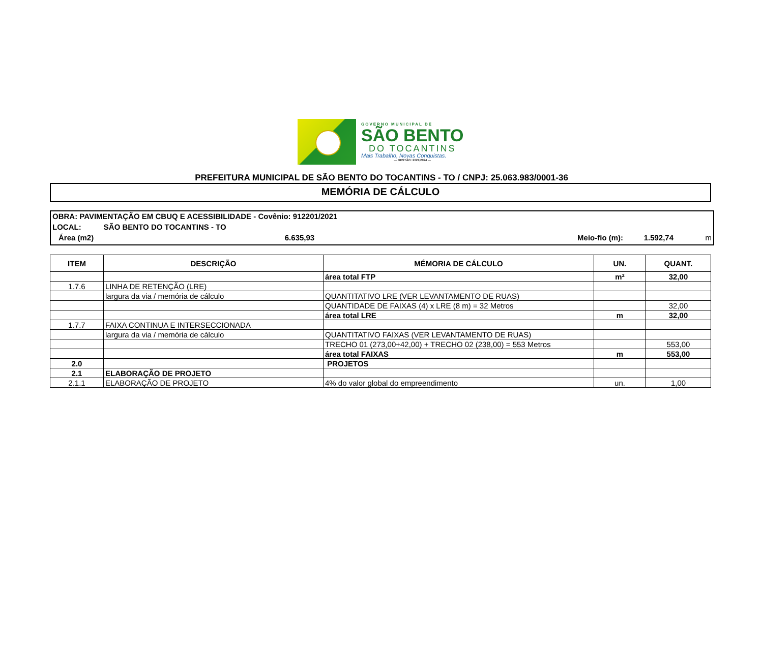GOVERNO MUNICIPAL DE
SÃO BENTO
DO TOCANTINS
Mais Trabalho, Novas Conquistas.
— GESTÃO: 2021/2024 —
PREFEITURA MUNICIPAL DE SÃO BENTO DO TOCANTINS - TO / CNPJ: 25.063.983/0001-36
MEMÓRIA DE CÁLCULO
OBRA: PAVIMENTAÇÃO EM CBUQ E ACESSIBILIDADE - Covênio: 912201/2021
LOCAL: SÃO BENTO DO TOCANTINS - TO
Área (m2) 6.635,93 Meio-fio (m): 1.592,74 m
| ITEM | DESCRIÇÃO | MÉMORIA DE CÁLCULO | UN. | QUANT. |
| --- | --- | --- | --- | --- |
| | | área total FTP | m² | 32,00 |
| 1.7.6 | LINHA DE RETENÇÃO (LRE) | | | |
| | largura da via / memória de cálculo | QUANTITATIVO LRE (VER LEVANTAMENTO DE RUAS) | | |
| | | QUANTIDADE DE FAIXAS (4) x LRE (8 m) = 32 Metros | | 32,00 |
| | | área total LRE | m | 32,00 |
| 1.7.7 | FAIXA CONTINUA E INTERSECCIONADA | | | |
| | largura da via / memória de cálculo | QUANTITATIVO FAIXAS (VER LEVANTAMENTO DE RUAS) | | |
| | | TRECHO 01 (273,00+42,00) + TRECHO 02 (238,00) = 553 Metros | | 553,00 |
| | | área total FAIXAS | m | 553,00 |
| 2.0 | | PROJETOS | | |
| 2.1 | ELABORAÇÃO DE PROJETO | | | |
| 2.1.1 | ELABORAÇÃO DE PROJETO | 4% do valor global do empreendimento | un. | 1,00 |